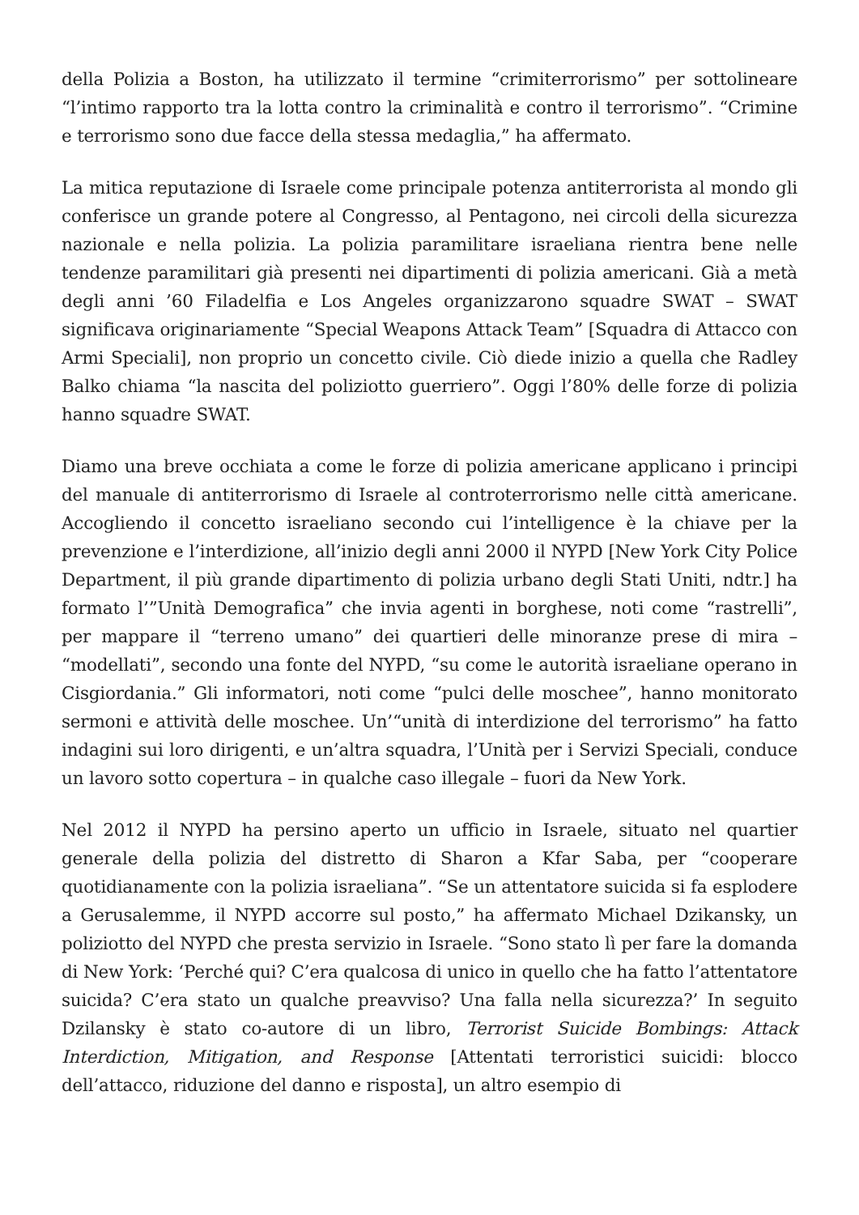della Polizia a Boston, ha utilizzato il termine “crimiterrorismo” per sottolineare “l’intimo rapporto tra la lotta contro la criminalità e contro il terrorismo”. “Crimine e terrorismo sono due facce della stessa medaglia,” ha affermato.
La mitica reputazione di Israele come principale potenza antiterrorista al mondo gli conferisce un grande potere al Congresso, al Pentagono, nei circoli della sicurezza nazionale e nella polizia. La polizia paramilitare israeliana rientra bene nelle tendenze paramilitari già presenti nei dipartimenti di polizia americani. Già a metà degli anni ’60 Filadelfia e Los Angeles organizzarono squadre SWAT – SWAT significava originariamente “Special Weapons Attack Team” [Squadra di Attacco con Armi Speciali], non proprio un concetto civile. Ciò diede inizio a quella che Radley Balko chiama “la nascita del poliziotto guerriero”. Oggi l’80% delle forze di polizia hanno squadre SWAT.
Diamo una breve occhiata a come le forze di polizia americane applicano i principi del manuale di antiterrorismo di Israele al controterrorismo nelle città americane. Accogliendo il concetto israeliano secondo cui l’intelligence è la chiave per la prevenzione e l’interdizione, all’inizio degli anni 2000 il NYPD [New York City Police Department, il più grande dipartimento di polizia urbano degli Stati Uniti, ndtr.] ha formato l’”Unità Demografica” che invia agenti in borghese, noti come “rastrelli”, per mappare il “terreno umano” dei quartieri delle minoranze prese di mira – “modellati”, secondo una fonte del NYPD, “su come le autorità israeliane operano in Cisgiordania.” Gli informatori, noti come “pulci delle moschee”, hanno monitorato sermoni e attività delle moschee. Un’“unità di interdizione del terrorismo” ha fatto indagini sui loro dirigenti, e un’altra squadra, l’Unità per i Servizi Speciali, conduce un lavoro sotto copertura – in qualche caso illegale – fuori da New York.
Nel 2012 il NYPD ha persino aperto un ufficio in Israele, situato nel quartier generale della polizia del distretto di Sharon a Kfar Saba, per “cooperare quotidianamente con la polizia israeliana”. “Se un attentatore suicida si fa esplodere a Gerusalemme, il NYPD accorre sul posto,” ha affermato Michael Dzikansky, un poliziotto del NYPD che presta servizio in Israele. “Sono stato lì per fare la domanda di New York: ‘Perché qui? C’era qualcosa di unico in quello che ha fatto l’attentatore suicida? C’era stato un qualche preavviso? Una falla nella sicurezza?’ In seguito Dzilansky è stato co-autore di un libro, Terrorist Suicide Bombings: Attack Interdiction, Mitigation, and Response [Attentati terroristici suicidi: blocco dell’attacco, riduzione del danno e risposta], un altro esempio di